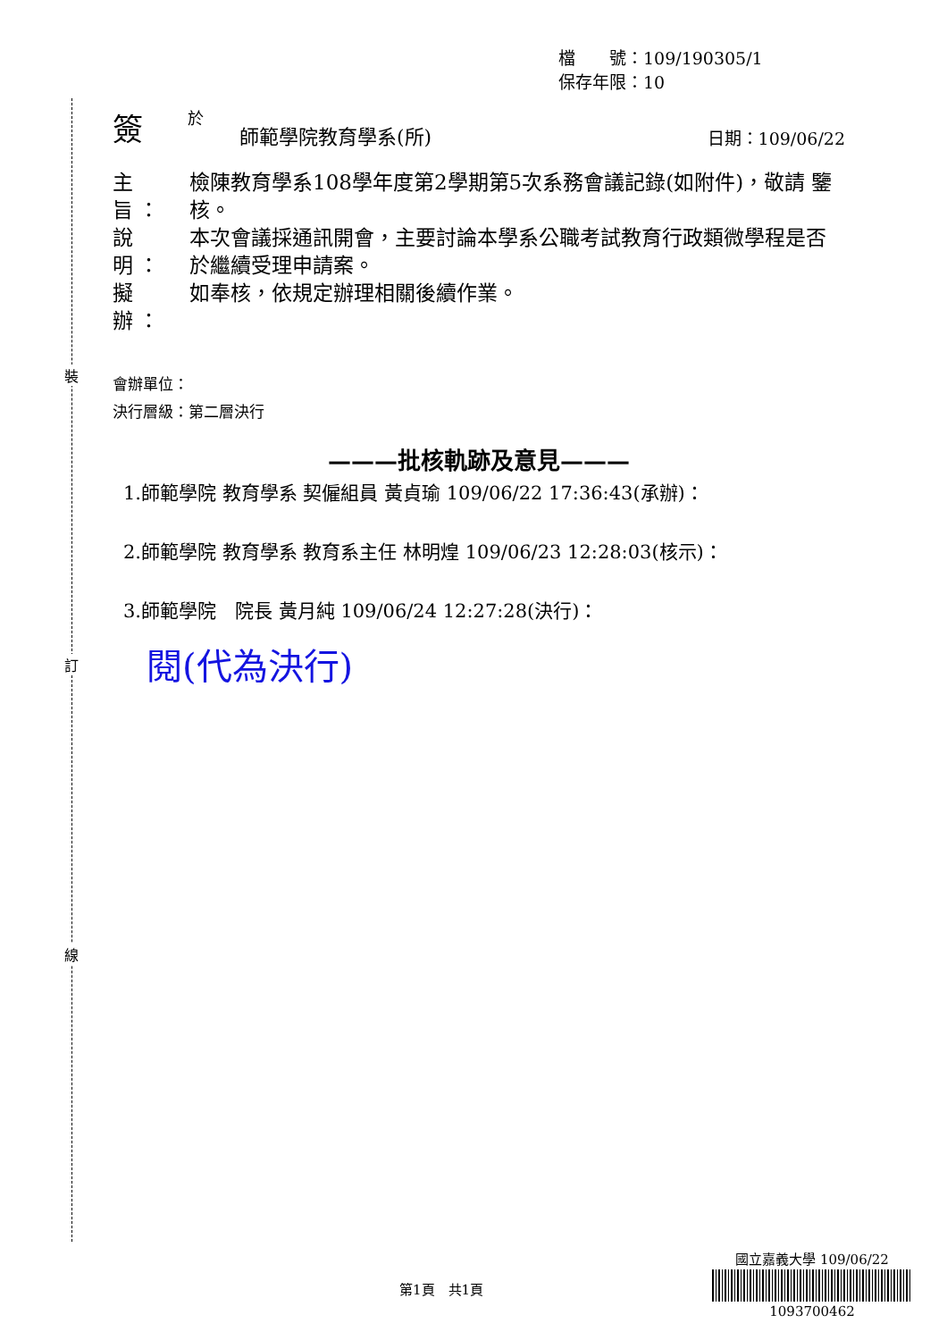裝
訂
線
檔　　號：109/190305/1
保存年限：10
簽於 師範學院教育學系(所) 日期：109/06/22
主旨： 檢陳教育學系108學年度第2學期第5次系務會議記錄(如附件)，敬請 鑒核。
說明： 本次會議採通訊開會，主要討論本學系公職考試教育行政類微學程是否於繼續受理申請案。
擬辦： 如奉核，依規定辦理相關後續作業。
會辦單位：
決行層級：第二層決行
———批核軌跡及意見———
1.師範學院 教育學系 契僱組員 黃貞瑜 109/06/22 17:36:43(承辦)：
2.師範學院 教育學系 教育系主任 林明煌 109/06/23 12:28:03(核示)：
3.師範學院　院長 黃月純 109/06/24 12:27:28(決行)：
閱(代為決行)
第1頁　共1頁
國立嘉義大學 109/06/22
1093700462